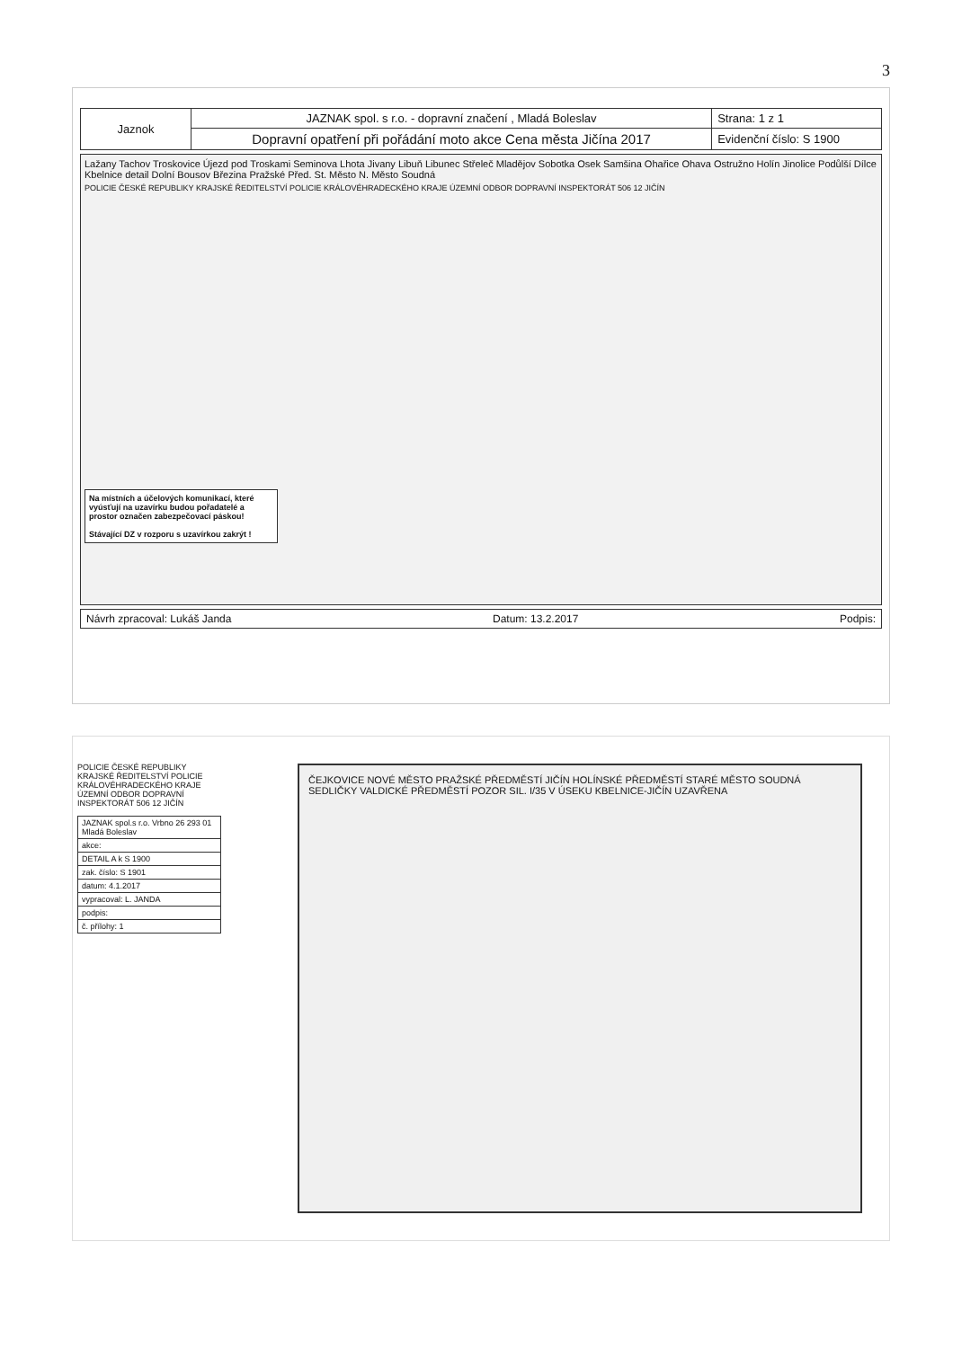3
| Jaznok | JAZNAK spol. s r.o. - dopravní značení , Mladá Boleslav | Strana: 1 z 1 |
| | Dopravní opatření při pořádání moto akce Cena města Jičína 2017 | Evidenční číslo: S 1900 |
Lažany Tachov Troskovice Újezd pod Troskami Seminova Lhota Jivany Libuň Libunec Střeleč Mladějov Sobotka Osek Samšina Ohařice Ohava Ostružno Holín Jinolice Podůlší Dílce Kbelnice detail Dolní Bousov Březina Pražské Před. St. Město N. Město Soudná
POLICIE ČESKÉ REPUBLIKY KRAJSKÉ ŘEDITELSTVÍ POLICIE KRÁLOVÉHRADECKÉHO KRAJE ÚZEMNÍ ODBOR DOPRAVNÍ INSPEKTORÁT 506 12 JIČÍN
Na místních a účelových komunikací, které vyúsťují na uzavírku budou pořadatelé a prostor označen zabezpečovací páskou!
Stávající DZ v rozporu s uzavírkou zakrýt !
Návrh zpracoval: Lukáš Janda Datum: 13.2.2017 Podpis:
POLICIE ČESKÉ REPUBLIKY KRAJSKÉ ŘEDITELSTVÍ POLICIE KRÁLOVÉHRADECKÉHO KRAJE ÚZEMNÍ ODBOR DOPRAVNÍ INSPEKTORÁT 506 12 JIČÍN
| JAZNAK spol.s r.o. Vrbno 26 293 01 Mladá Boleslav |
| akce: |
| DETAIL A k S 1900 |
| zak. číslo: S 1901 |
| datum: 4.1.2017 |
| vypracoval: L. JANDA |
| podpis: |
| č. přílohy: 1 |
ČEJKOVICE NOVÉ MĚSTO PRAŽSKÉ PŘEDMĚSTÍ JIČÍN HOLÍNSKÉ PŘEDMĚSTÍ STARÉ MĚSTO SOUDNÁ SEDLIČKY VALDICKÉ PŘEDMĚSTÍ POZOR SIL. I/35 V ÚSEKU KBELNICE-JIČÍN UZAVŘENA